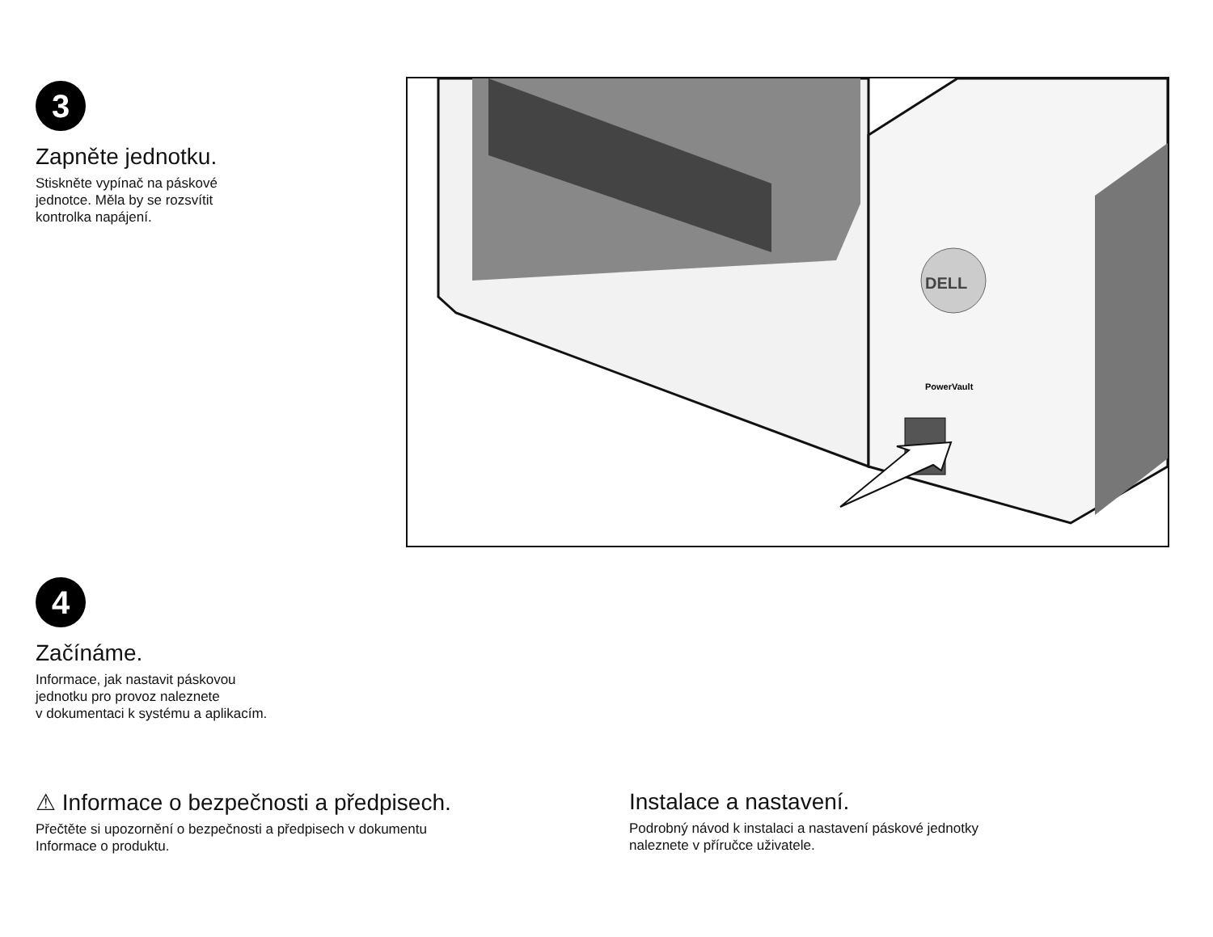3
Zapněte jednotku.
Stiskněte vypínač na páskové
jednotce. Měla by se rozsvítit
kontrolka napájení.
DELL
PowerVault
4
Začínáme.
Informace, jak nastavit páskovou
jednotku pro provoz naleznete
v dokumentaci k systému a aplikacím.
⚠ Informace o bezpečnosti a předpisech.
Přečtěte si upozornění o bezpečnosti a předpisech v dokumentu
Informace o produktu.
Instalace a nastavení.
Podrobný návod k instalaci a nastavení páskové jednotky
naleznete v příručce uživatele.